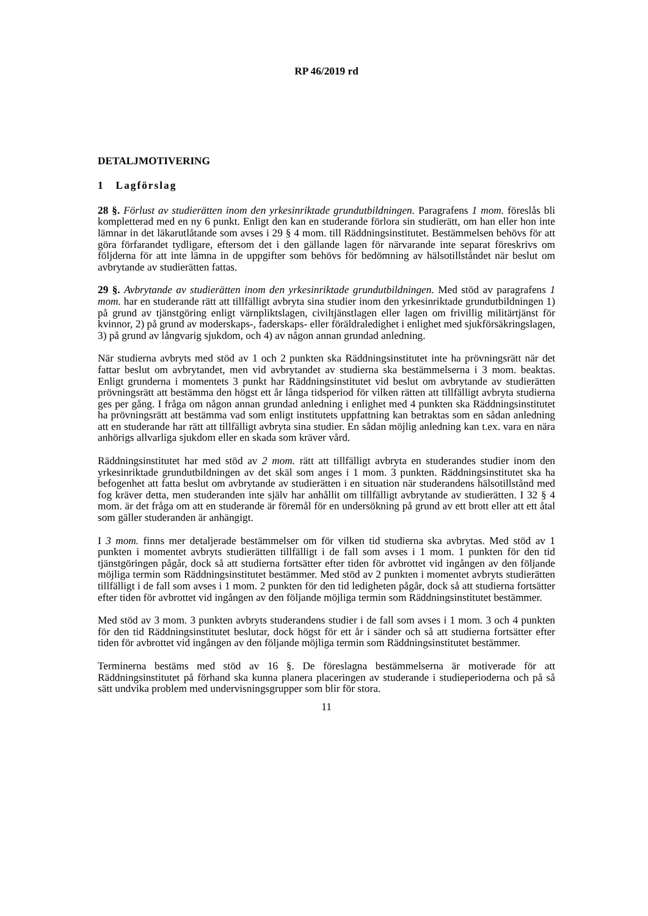RP 46/2019 rd
DETALJMOTIVERING
1 Lagförslag
28 §. Förlust av studierätten inom den yrkesinriktade grundutbildningen. Paragrafens 1 mom. föreslås bli kompletterad med en ny 6 punkt. Enligt den kan en studerande förlora sin studierätt, om han eller hon inte lämnar in det läkarutlåtande som avses i 29 § 4 mom. till Räddningsinstitutet. Bestämmelsen behövs för att göra förfarandet tydligare, eftersom det i den gällande lagen för närvarande inte separat föreskrivs om följderna för att inte lämna in de uppgifter som behövs för bedömning av hälsotillståndet när beslut om avbrytande av studierätten fattas.
29 §. Avbrytande av studierätten inom den yrkesinriktade grundutbildningen. Med stöd av paragrafens 1 mom. har en studerande rätt att tillfälligt avbryta sina studier inom den yrkesinriktade grundutbildningen 1) på grund av tjänstgöring enligt värnpliktslagen, civiltjänstlagen eller lagen om frivillig militärtjänst för kvinnor, 2) på grund av moderskaps-, faderskaps- eller föräldraledighet i enlighet med sjukförsäkringslagen, 3) på grund av långvarig sjukdom, och 4) av någon annan grundad anledning.
När studierna avbryts med stöd av 1 och 2 punkten ska Räddningsinstitutet inte ha prövningsrätt när det fattar beslut om avbrytandet, men vid avbrytandet av studierna ska bestämmelserna i 3 mom. beaktas. Enligt grunderna i momentets 3 punkt har Räddningsinstitutet vid beslut om avbrytande av studierätten prövningsrätt att bestämma den högst ett år långa tidsperiod för vilken rätten att tillfälligt avbryta studierna ges per gång. I fråga om någon annan grundad anledning i enlighet med 4 punkten ska Räddningsinstitutet ha prövningsrätt att bestämma vad som enligt institutets uppfattning kan betraktas som en sådan anledning att en studerande har rätt att tillfälligt avbryta sina studier. En sådan möjlig anledning kan t.ex. vara en nära anhörigs allvarliga sjukdom eller en skada som kräver vård.
Räddningsinstitutet har med stöd av 2 mom. rätt att tillfälligt avbryta en studerandes studier inom den yrkesinriktade grundutbildningen av det skäl som anges i 1 mom. 3 punkten. Räddningsinstitutet ska ha befogenhet att fatta beslut om avbrytande av studierätten i en situation när studerandens hälsotillstånd med fog kräver detta, men studeranden inte själv har anhållit om tillfälligt avbrytande av studierätten. I 32 § 4 mom. är det fråga om att en studerande är föremål för en undersökning på grund av ett brott eller att ett åtal som gäller studeranden är anhängigt.
I 3 mom. finns mer detaljerade bestämmelser om för vilken tid studierna ska avbrytas. Med stöd av 1 punkten i momentet avbryts studierätten tillfälligt i de fall som avses i 1 mom. 1 punkten för den tid tjänstgöringen pågår, dock så att studierna fortsätter efter tiden för avbrottet vid ingången av den följande möjliga termin som Räddningsinstitutet bestämmer. Med stöd av 2 punkten i momentet avbryts studierätten tillfälligt i de fall som avses i 1 mom. 2 punkten för den tid ledigheten pågår, dock så att studierna fortsätter efter tiden för avbrottet vid ingången av den följande möjliga termin som Räddningsinstitutet bestämmer.
Med stöd av 3 mom. 3 punkten avbryts studerandens studier i de fall som avses i 1 mom. 3 och 4 punkten för den tid Räddningsinstitutet beslutar, dock högst för ett år i sänder och så att studierna fortsätter efter tiden för avbrottet vid ingången av den följande möjliga termin som Räddningsinstitutet bestämmer.
Terminerna bestäms med stöd av 16 §. De föreslagna bestämmelserna är motiverade för att Räddningsinstitutet på förhand ska kunna planera placeringen av studerande i studieperioderna och på så sätt undvika problem med undervisningsgrupper som blir för stora.
11